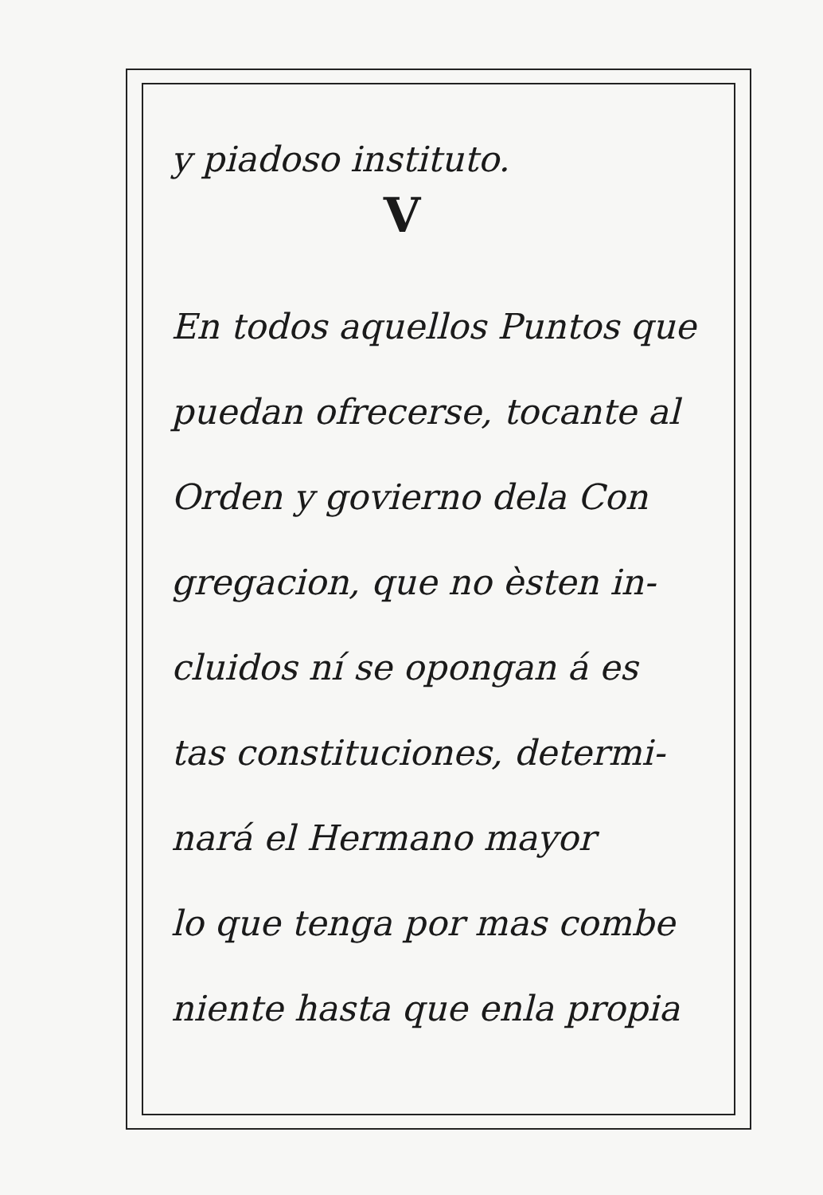y piadoso instituto.
V
En todos aquellos Puntos que
puedan ofrecerse, tocante al
Orden y govierno dela Con
gregacion, que no èsten in-
cluidos ní se opongan á es
tas constituciones, determi-
nará el Hermano mayor
lo que tenga por mas combe
niente hasta que enla propia